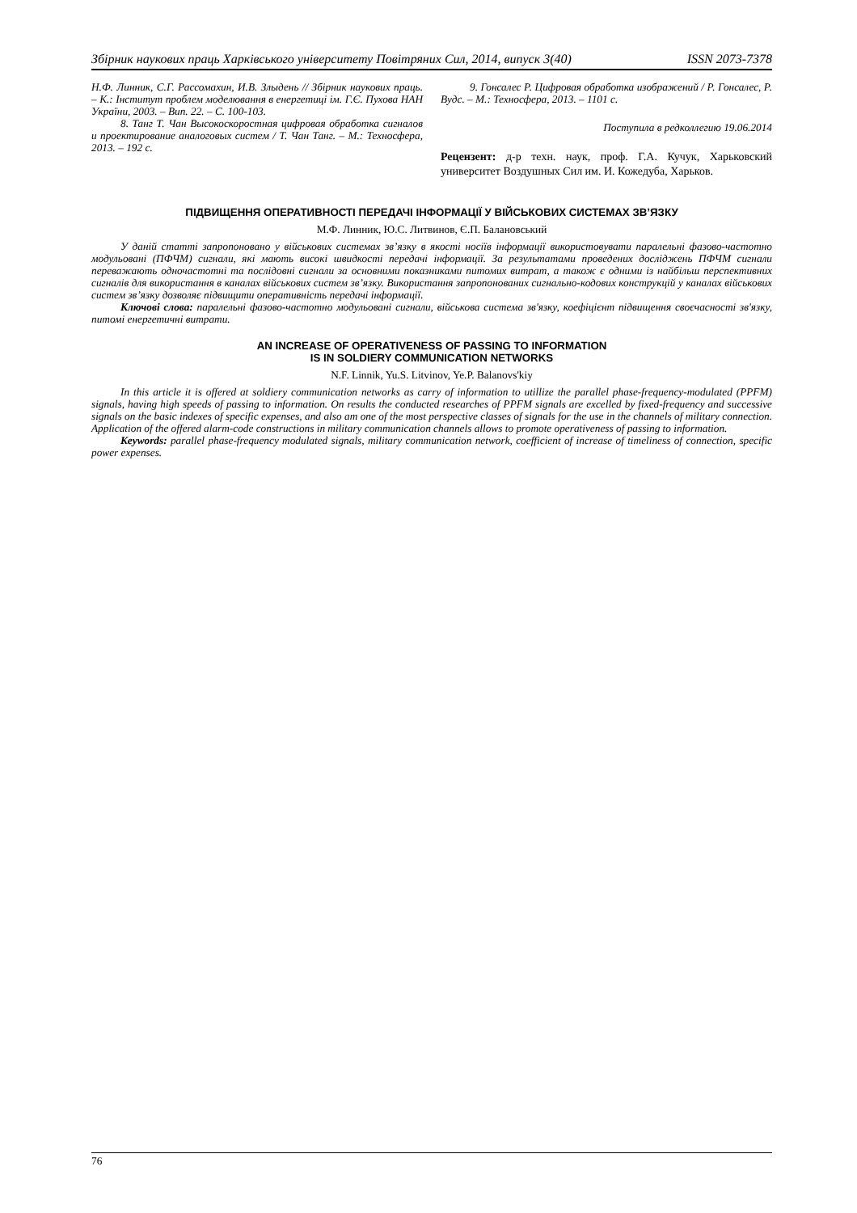Збірник наукових праць Харківського університету Повітряних Сил, 2014, випуск 3(40) ISSN 2073-7378
Н.Ф. Линник, С.Г. Рассомахин, И.В. Злыдень // Збірник наукових праць. – К.: Інститут проблем моделювання в енергетиці ім. Г.Є. Пухова НАН України, 2003. – Вип. 22. – С. 100-103.
8. Танг Т. Чан Высокоскоростная цифровая обработка сигналов и проектирование аналоговых систем / Т. Чан Танг. – М.: Техносфера, 2013. – 192 с.
9. Гонсалес Р. Цифровая обработка изображений / Р. Гонсалес, Р. Вудс. – М.: Техносфера, 2013. – 1101 с.
Поступила в редколлегию 19.06.2014
Рецензент: д-р техн. наук, проф. Г.А. Кучук, Харьковский университет Воздушных Сил им. И. Кожедуба, Харьков.
ПІДВИЩЕННЯ ОПЕРАТИВНОСТІ ПЕРЕДАЧІ ІНФОРМАЦІЇ У ВІЙСЬКОВИХ СИСТЕМАХ ЗВ’ЯЗКУ
М.Ф. Линник, Ю.С. Литвинов, Є.П. Балановський
У даній статті запропоновано у військових системах зв’язку в якості носіїв інформації використовувати паралельні фазово-частотно модульовані (ПФЧМ) сигнали, які мають високі швидкості передачі інформації. За результатами проведених досліджень ПФЧМ сигнали переважають одночастотні та послідовні сигнали за основними показниками питомих витрат, а також є одними із найбільш перспективних сигналів для використання в каналах військових систем зв’язку. Використання запропонованих сигнально-кодових конструкцій у каналах військових систем зв’язку дозволяє підвищити оперативність передачі інформації.
Ключові слова: паралельні фазово-частотно модульовані сигнали, військова система зв'язку, коефіцієнт підвищення своєчасності зв'язку, питомі енергетичні витрати.
AN INCREASE OF OPERATIVENESS OF PASSING TO INFORMATION
IS IN SOLDIERY COMMUNICATION NETWORKS
N.F. Linnik, Yu.S. Litvinov, Ye.P. Balanovs'kiy
In this article it is offered at soldiery communication networks as carry of information to utillize the parallel phase-frequency-modulated (PPFM) signals, having high speeds of passing to information. On results the conducted researches of PPFM signals are excelled by fixed-frequency and successive signals on the basic indexes of specific expenses, and also am one of the most perspective classes of signals for the use in the channels of military connection. Application of the offered alarm-code constructions in military communication channels allows to promote operativeness of passing to information.
Keywords: parallel phase-frequency modulated signals, military communication network, coefficient of increase of timeliness of connection, specific power expenses.
76